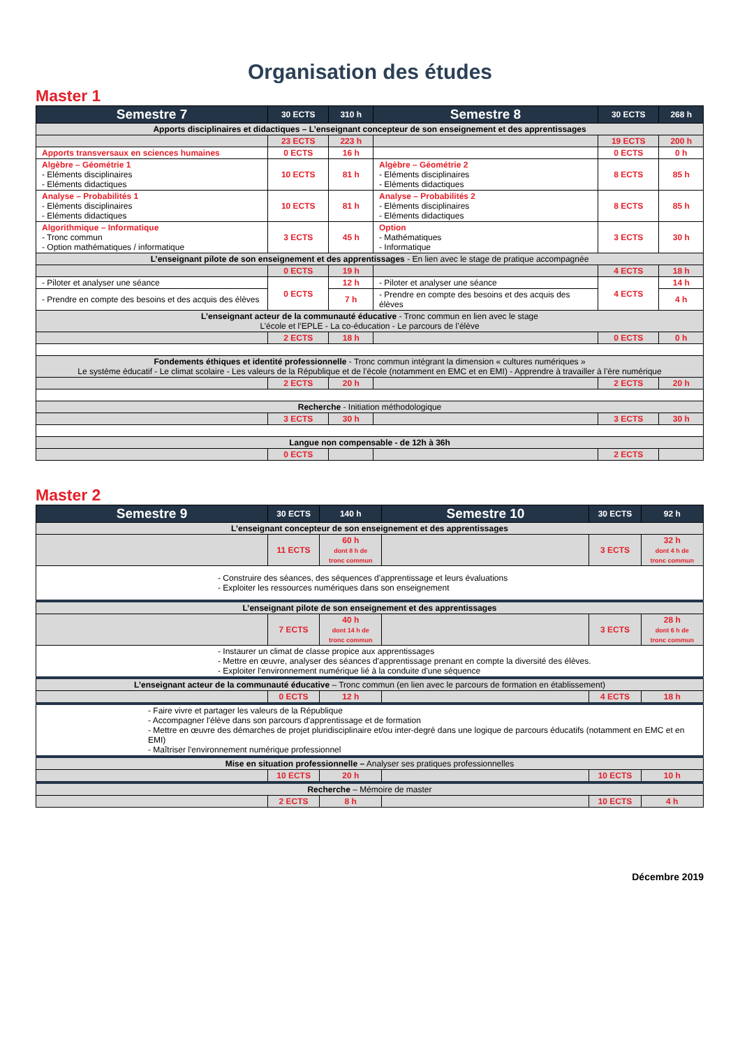Organisation des études
Master 1
| Semestre 7 | 30 ECTS | 310 h | Semestre 8 | 30 ECTS | 268 h |
| --- | --- | --- | --- | --- | --- |
| Apports disciplinaires et didactiques – L’enseignant concepteur de son enseignement et des apprentissages | | | | | |
| | 23 ECTS | 223 h | | 19 ECTS | 200 h |
| Apports transversaux en sciences humaines | 0 ECTS | 16 h | | 0 ECTS | 0 h |
| Algèbre – Géométrie 1 - Eléments disciplinaires - Eléments didactiques | 10 ECTS | 81 h | Algèbre – Géométrie 2 - Eléments disciplinaires - Eléments didactiques | 8 ECTS | 85 h |
| Analyse – Probabilités 1 - Eléments disciplinaires - Eléments didactiques | 10 ECTS | 81 h | Analyse – Probabilités 2 - Eléments disciplinaires - Eléments didactiques | 8 ECTS | 85 h |
| Algorithmique – Informatique - Tronc commun - Option mathématiques / informatique | 3 ECTS | 45 h | Option - Mathématiques - Informatique | 3 ECTS | 30 h |
| L’enseignant pilote de son enseignement et des apprentissages - En lien avec le stage de pratique accompagnée | | | | | |
| | 0 ECTS | 19 h | | 4 ECTS | 18 h |
| - Piloter et analyser une séance | 0 ECTS | 12 h | - Piloter et analyser une séance | 4 ECTS | 14 h |
| - Prendre en compte des besoins et des acquis des élèves | | 7 h | - Prendre en compte des besoins et des acquis des élèves | | 4 h |
| L’enseignant acteur de la communauté éducative - Tronc commun en lien avec le stage L’école et l’EPLE - La co-éducation - Le parcours de l’élève | | | | | |
| | 2 ECTS | 18 h | | 0 ECTS | 0 h |
| Fondements éthiques et identité professionnelle - Tronc commun intégrant la dimension « cultures numériques » Le système éducatif - Le climat scolaire - Les valeurs de la République et de l’école (notamment en EMC et en EMI) - Apprendre à travailler à l’ère numérique | | | | | |
| | 2 ECTS | 20 h | | 2 ECTS | 20 h |
| Recherche - Initiation méthodologique | | | | | |
| | 3 ECTS | 30 h | | 3 ECTS | 30 h |
| Langue non compensable - de 12h à 36h | | | | | |
| | 0 ECTS | | | 2 ECTS | |
Master 2
| Semestre 9 | 30 ECTS | 140 h | Semestre 10 | 30 ECTS | 92 h |
| --- | --- | --- | --- | --- | --- |
| L’enseignant concepteur de son enseignement et des apprentissages | | | | | |
| | 11 ECTS | 60 h dont 8 h de tronc commun | | 3 ECTS | 32 h dont 4 h de tronc commun |
| - Construire des séances, des séquences d'apprentissage et leurs évaluations - Exploiter les ressources numériques dans son enseignement | | | | | |
| L’enseignant pilote de son enseignement et des apprentissages | | | | | |
| | 7 ECTS | 40 h dont 14 h de tronc commun | | 3 ECTS | 28 h dont 6 h de tronc commun |
| - Instaurer un climat de classe propice aux apprentissages - Mettre en œuvre, analyser des séances d'apprentissage prenant en compte la diversité des élèves. - Exploiter l'environnement numérique lié à la conduite d'une séquence | | | | | |
| L’enseignant acteur de la communauté éducative – Tronc commun (en lien avec le parcours de formation en établissement) | | | | | |
| | 0 ECTS | 12 h | | 4 ECTS | 18 h |
| - Faire vivre et partager les valeurs de la République - Accompagner l'élève dans son parcours d'apprentissage et de formation - Mettre en œuvre des démarches de projet pluridisciplinaire et/ou inter-degré dans une logique de parcours éducatifs (notamment en EMC et en EMI) - Maîtriser l'environnement numérique professionnel | | | | | |
| Mise en situation professionnelle – Analyser ses pratiques professionnelles | | | | | |
| | 10 ECTS | 20 h | | 10 ECTS | 10 h |
| Recherche – Mémoire de master | | | | | |
| | 2 ECTS | 8 h | | 10 ECTS | 4 h |
Décembre 2019